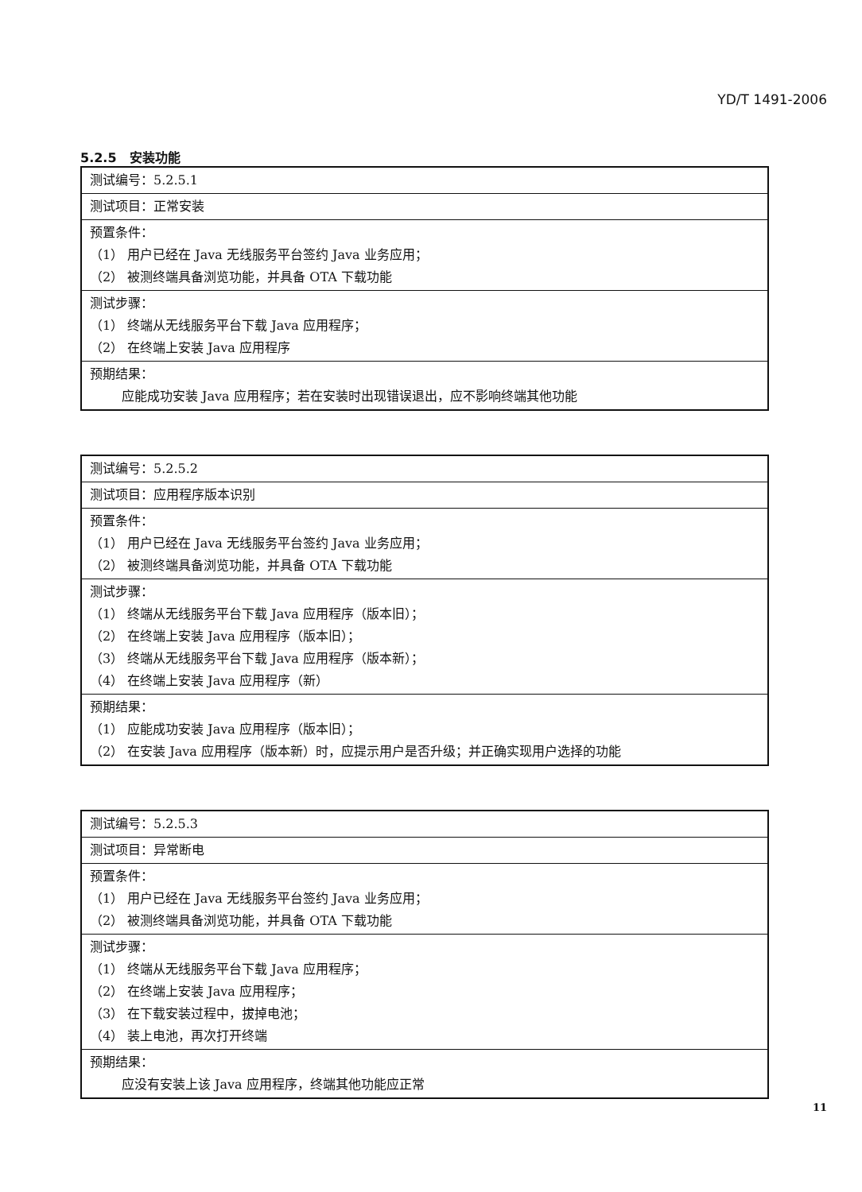YD/T 1491-2006
5.2.5　安装功能
| 测试编号：5.2.5.1 |
| 测试项目：正常安装 |
| 预置条件： （1） 用户已经在 Java 无线服务平台签约 Java 业务应用； （2） 被测终端具备浏览功能，并具备 OTA 下载功能 |
| 测试步骤： （1） 终端从无线服务平台下载 Java 应用程序； （2） 在终端上安装 Java 应用程序 |
| 预期结果： 应能成功安装 Java 应用程序；若在安装时出现错误退出，应不影响终端其他功能 |
| 测试编号：5.2.5.2 |
| 测试项目：应用程序版本识别 |
| 预置条件： （1） 用户已经在 Java 无线服务平台签约 Java 业务应用； （2） 被测终端具备浏览功能，并具备 OTA 下载功能 |
| 测试步骤： （1） 终端从无线服务平台下载 Java 应用程序（版本旧）； （2） 在终端上安装 Java 应用程序（版本旧）； （3） 终端从无线服务平台下载 Java 应用程序（版本新）； （4） 在终端上安装 Java 应用程序（新） |
| 预期结果： （1） 应能成功安装 Java 应用程序（版本旧）； （2） 在安装 Java 应用程序（版本新）时，应提示用户是否升级；并正确实现用户选择的功能 |
| 测试编号：5.2.5.3 |
| 测试项目：异常断电 |
| 预置条件： （1） 用户已经在 Java 无线服务平台签约 Java 业务应用； （2） 被测终端具备浏览功能，并具备 OTA 下载功能 |
| 测试步骤： （1） 终端从无线服务平台下载 Java 应用程序； （2） 在终端上安装 Java 应用程序； （3） 在下载安装过程中，拔掉电池； （4） 装上电池，再次打开终端 |
| 预期结果： 应没有安装上该 Java 应用程序，终端其他功能应正常 |
11